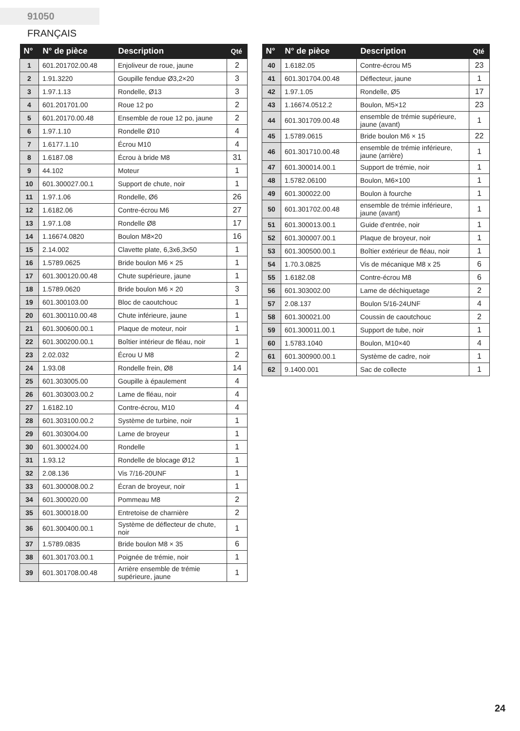91050 FRANÇAIS
| N° | N° de pièce | Description | Qté |
| --- | --- | --- | --- |
| 1 | 601.201702.00.48 | Enjoliveur de roue, jaune | 2 |
| 2 | 1.91.3220 | Goupille fendue Ø3,2×20 | 3 |
| 3 | 1.97.1.13 | Rondelle, Ø13 | 3 |
| 4 | 601.201701.00 | Roue 12 po | 2 |
| 5 | 601.20170.00.48 | Ensemble de roue 12 po, jaune | 2 |
| 6 | 1.97.1.10 | Rondelle Ø10 | 4 |
| 7 | 1.6177.1.10 | Écrou M10 | 4 |
| 8 | 1.6187.08 | Écrou à bride M8 | 31 |
| 9 | 44.102 | Moteur | 1 |
| 10 | 601.300027.00.1 | Support de chute, noir | 1 |
| 11 | 1.97.1.06 | Rondelle, Ø6 | 26 |
| 12 | 1.6182.06 | Contre-écrou M6 | 27 |
| 13 | 1.97.1.08 | Rondelle Ø8 | 17 |
| 14 | 1.16674.0820 | Boulon M8×20 | 16 |
| 15 | 2.14.002 | Clavette plate, 6,3x6,3x50 | 1 |
| 16 | 1.5789.0625 | Bride boulon M6 × 25 | 1 |
| 17 | 601.300120.00.48 | Chute supérieure, jaune | 1 |
| 18 | 1.5789.0620 | Bride boulon M6 × 20 | 3 |
| 19 | 601.300103.00 | Bloc de caoutchouc | 1 |
| 20 | 601.300110.00.48 | Chute inférieure, jaune | 1 |
| 21 | 601.300600.00.1 | Plaque de moteur, noir | 1 |
| 22 | 601.300200.00.1 | Boîtier intérieur de fléau, noir | 1 |
| 23 | 2.02.032 | Écrou U M8 | 2 |
| 24 | 1.93.08 | Rondelle frein, Ø8 | 14 |
| 25 | 601.303005.00 | Goupille à épaulement | 4 |
| 26 | 601.303003.00.2 | Lame de fléau, noir | 4 |
| 27 | 1.6182.10 | Contre-écrou, M10 | 4 |
| 28 | 601.303100.00.2 | Système de turbine, noir | 1 |
| 29 | 601.303004.00 | Lame de broyeur | 1 |
| 30 | 601.300024.00 | Rondelle | 1 |
| 31 | 1.93.12 | Rondelle de blocage Ø12 | 1 |
| 32 | 2.08.136 | Vis 7/16-20UNF | 1 |
| 33 | 601.300008.00.2 | Écran de broyeur, noir | 1 |
| 34 | 601.300020.00 | Pommeau M8 | 2 |
| 35 | 601.300018.00 | Entretoise de charnière | 2 |
| 36 | 601.300400.00.1 | Système de déflecteur de chute, noir | 1 |
| 37 | 1.5789.0835 | Bride boulon M8 × 35 | 6 |
| 38 | 601.301703.00.1 | Poignée de trémie, noir | 1 |
| 39 | 601.301708.00.48 | Arrière ensemble de trémie supérieure, jaune | 1 |
| N° | N° de pièce | Description | Qté |
| --- | --- | --- | --- |
| 40 | 1.6182.05 | Contre-écrou M5 | 23 |
| 41 | 601.301704.00.48 | Déflecteur, jaune | 1 |
| 42 | 1.97.1.05 | Rondelle, Ø5 | 17 |
| 43 | 1.16674.0512.2 | Boulon, M5×12 | 23 |
| 44 | 601.301709.00.48 | ensemble de trémie supérieure, jaune (avant) | 1 |
| 45 | 1.5789.0615 | Bride boulon M6 × 15 | 22 |
| 46 | 601.301710.00.48 | ensemble de trémie inférieure, jaune (arrière) | 1 |
| 47 | 601.300014.00.1 | Support de trémie, noir | 1 |
| 48 | 1.5782.06100 | Boulon, M6×100 | 1 |
| 49 | 601.300022.00 | Boulon à fourche | 1 |
| 50 | 601.301702.00.48 | ensemble de trémie inférieure, jaune (avant) | 1 |
| 51 | 601.300013.00.1 | Guide d'entrée, noir | 1 |
| 52 | 601.300007.00.1 | Plaque de broyeur, noir | 1 |
| 53 | 601.300500.00.1 | Boîtier extérieur de fléau, noir | 1 |
| 54 | 1.70.3.0825 | Vis de mécanique M8 x 25 | 6 |
| 55 | 1.6182.08 | Contre-écrou M8 | 6 |
| 56 | 601.303002.00 | Lame de déchiquetage | 2 |
| 57 | 2.08.137 | Boulon 5/16-24UNF | 4 |
| 58 | 601.300021.00 | Coussin de caoutchouc | 2 |
| 59 | 601.300011.00.1 | Support de tube, noir | 1 |
| 60 | 1.5783.1040 | Boulon, M10×40 | 4 |
| 61 | 601.300900.00.1 | Système de cadre, noir | 1 |
| 62 | 9.1400.001 | Sac de collecte | 1 |
24